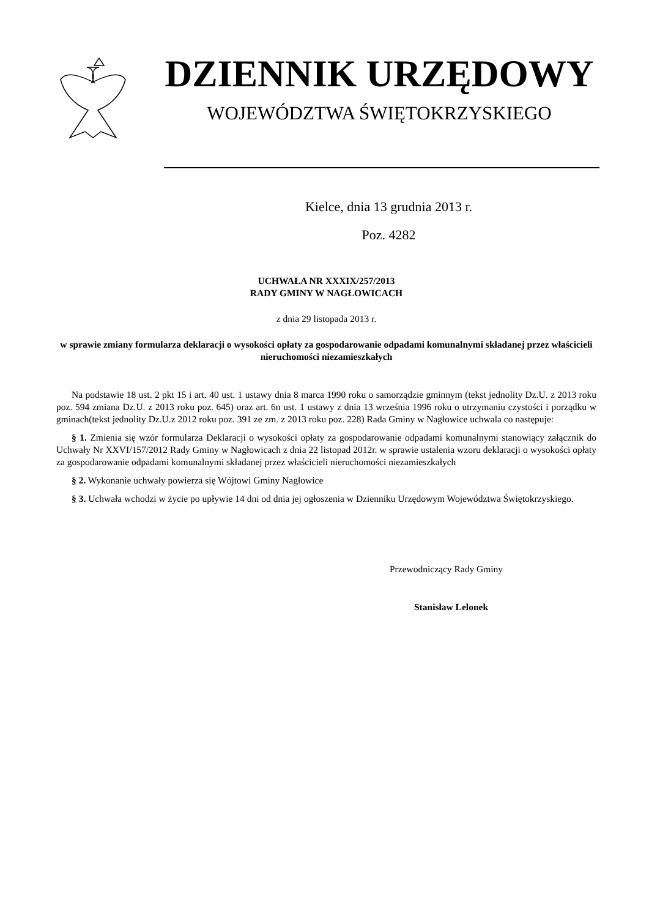DZIENNIK URZĘDOWY
WOJEWÓDZTWA ŚWIĘTOKRZYSKIEGO
Kielce, dnia 13 grudnia 2013 r.
Poz. 4282
UCHWAŁA NR XXXIX/257/2013
RADY GMINY W NAGŁOWICACH
z dnia 29 listopada 2013 r.
w sprawie zmiany formularza deklaracji o wysokości opłaty za gospodarowanie odpadami komunalnymi składanej przez właścicieli nieruchomości niezamieszkałych
Na podstawie 18 ust. 2 pkt 15 i art. 40 ust. 1 ustawy dnia 8 marca 1990 roku o samorządzie gminnym (tekst jednolity Dz.U. z 2013 roku poz. 594 zmiana Dz.U. z 2013 roku poz. 645) oraz art. 6n ust. 1 ustawy z dnia 13 września 1996 roku o utrzymaniu czystości i porządku w gminach(tekst jednolity Dz.U.z 2012 roku poz. 391 ze zm. z 2013 roku poz. 228) Rada Gminy w Nagłowice uchwala co następuje:
§ 1. Zmienia się wzór formularza Deklaracji o wysokości opłaty za gospodarowanie odpadami komunalnymi stanowiący załącznik do Uchwały Nr XXVI/157/2012 Rady Gminy w Nagłowicach z dnia 22 listopad 2012r. w sprawie ustalenia wzoru deklaracji o wysokości opłaty za gospodarowanie odpadami komunalnymi składanej przez właścicieli nieruchomości niezamieszkałych
§ 2. Wykonanie uchwały powierza się Wójtowi Gminy Nagłowice
§ 3. Uchwała wchodzi w życie po upływie 14 dni od dnia jej ogłoszenia w Dzienniku Urzędowym Województwa Świętokrzyskiego.
Przewodniczący Rady Gminy
Stanisław Lelonek